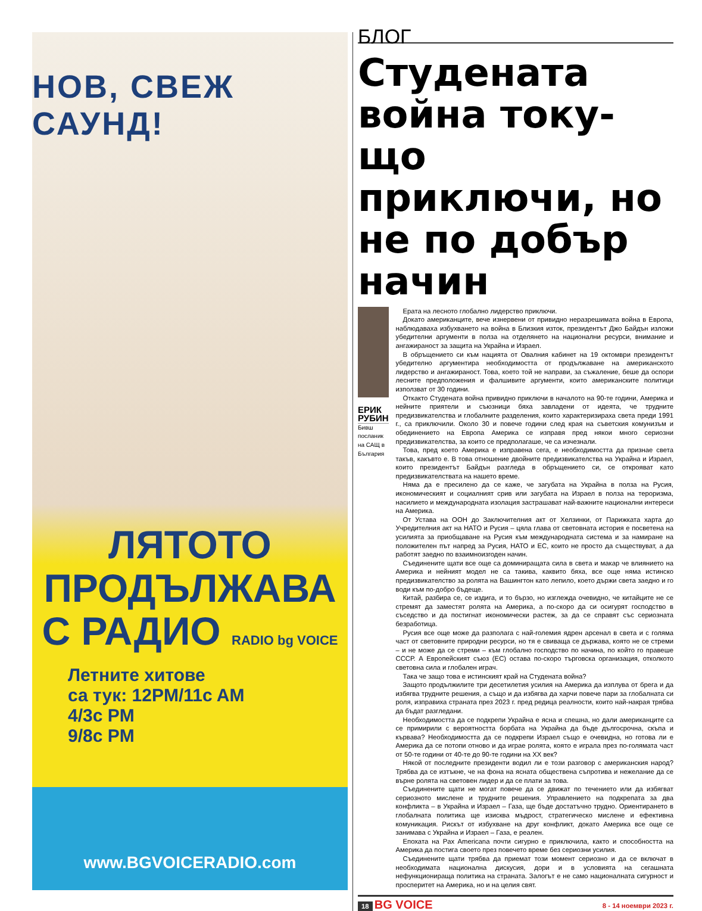НОВ, СВЕЖ САУНД!
ЛЯТОТО
ПРОДЪЛЖАВА
С РАДИО RADIO bg VOICE
Летните хитове
са тук: 12PM/11c AM
4/3c PM
9/8c PM
www.BGVOICERADIO.com
БЛОГ
Студената война току-що приключи, но не по добър начин
ЕРИК РУБИН
Бивш посланик на САЩ в България
Ерата на лесното глобално лидерство приключи.
Докато американците, вече изнервени от привидно неразрешимата война в Европа, наблюдаваха избухването на война в Близкия изток, президентът Джо Байдън изложи убедителни аргументи в полза на отделянето на национални ресурси, внимание и ангажираност за защита на Украйна и Израел.
В обръщението си към нацията от Овалния кабинет на 19 октомври президентът убедително аргументира необходимостта от продължаване на американското лидерство и ангажираност. Това, което той не направи, за съжаление, беше да оспори лесните предположения и фалшивите аргументи, които американските политици използват от 30 години.
Откакто Студената война привидно приключи в началото на 90-те години, Америка и нейните приятели и съюзници бяха завладени от идеята, че трудните предизвикателства и глобалните разделения, които характеризираха света преди 1991 г., са приключили. Около 30 и повече години след края на съветския комунизъм и обединението на Европа Америка се изправя пред някои много сериозни предизвикателства, за които се предполагаше, че са изчезнали.
Това, пред което Америка е изправена сега, е необходимостта да признае света такъв, какъвто е. В това отношение двойните предизвикателства на Украйна и Израел, които президентът Байдън разгледа в обръщението си, се открояват като предизвикателствата на нашето време.
Няма да е пресилено да се каже, че загубата на Украйна в полза на Русия, икономическият и социалният срив или загубата на Израел в полза на тероризма, насилието и международната изолация застрашават най-важните национални интереси на Америка.
От Устава на ООН до Заключителния акт от Хелзинки, от Парижката харта до Учредителния акт на НАТО и Русия – цяла глава от световната история е посветена на усилията за приобщаване на Русия към международната система и за намиране на положителен път напред за Русия, НАТО и ЕС, които не просто да съществуват, а да работят заедно по взаимноизгоден начин.
Съединените щати все още са доминиращата сила в света и макар че влиянието на Америка и нейният модел не са такива, каквито бяха, все още няма истинско предизвикателство за ролята на Вашингтон като лепило, което държи света заедно и го води към по-добро бъдеще.
Китай, разбира се, се издига, и то бързо, но изглежда очевидно, че китайците не се стремят да заместят ролята на Америка, а по-скоро да си осигурят господство в съседство и да постигнат икономически растеж, за да се справят със сериозната безработица.
Русия все още може да разполага с най-големия ядрен арсенал в света и с голяма част от световните природни ресурси, но тя е свиваща се държава, която не се стреми – и не може да се стреми – към глобално господство по начина, по който го правеше СССР. А Европейският съюз (ЕС) остава по-скоро търговска организация, отколкото световна сила и глобален играч.
Така че защо това е истинският край на Студената война?
Защото продължилите три десетилетия усилия на Америка да изплува от брега и да избягва трудните решения, а също и да избягва да харчи повече пари за глобалната си роля, изправиха страната през 2023 г. пред редица реалности, които най-накрая трябва да бъдат разгледани.
Необходимостта да се подкрепи Украйна е ясна и спешна, но дали американците са се примирили с вероятността борбата на Украйна да бъде дългосрочна, скъпа и кървава? Необходимостта да се подкрепи Израел също е очевидна, но готова ли е Америка да се потопи отново и да играе ролята, която е играла през по-голямата част от 50-те години от 40-те до 90-те години на XX век?
Някой от последните президенти водил ли е този разговор с американския народ? Трябва да се изтъкне, че на фона на ясната обществена съпротива и нежелание да се върне ролята на световен лидер и да се плати за това.
Съединените щати не могат повече да се движат по течението или да избягват сериозното мислене и трудните решения. Управлението на подкрепата за два конфликта – в Украйна и Израел – Газа, ще бъде достатъчно трудно. Ориентирането в глобалната политика ще изисква мъдрост, стратегическо мислене и ефективна комуникация. Рискът от избухване на друг конфликт, докато Америка все още се занимава с Украйна и Израел – Газа, е реален.
Епохата на Pax Americana почти сигурно е приключила, както и способността на Америка да постига своето през повечето време без сериозни усилия.
Съединените щати трябва да приемат този момент сериозно и да се включат в необходимата национална дискусия, дори и в условията на сегашната нефункционираща политика на страната. Залогът е не само националната сигурност и просперитет на Америка, но и на целия свят.
18 BG VOICE 8 - 14 ноември 2023 г.